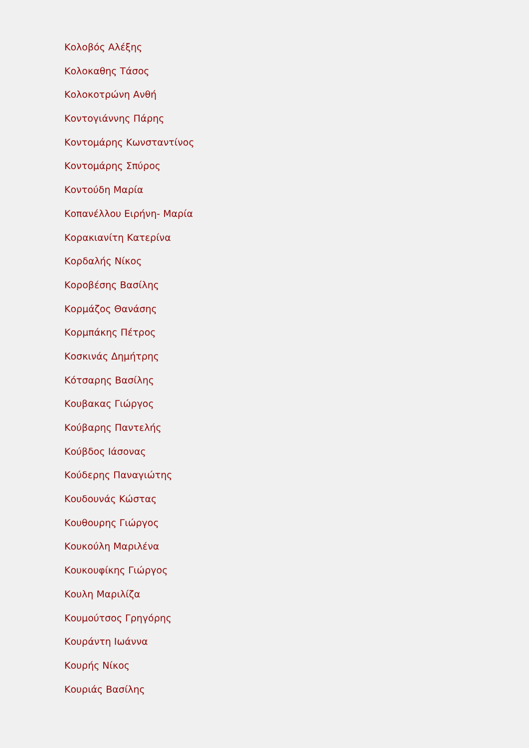Κολοβός Αλέξης
Κολοκαθης Τάσος
Κολοκοτρώνη Ανθή
Κοντογιάννης Πάρης
Κοντομάρης Κωνσταντίνος
Κοντομάρης Σπύρος
Κοντούδη Μαρία
Κοπανέλλου Ειρήνη- Μαρία
Κορακιανίτη Κατερίνα
Κορδαλής Νίκος
Κοροβέσης Βασίλης
Κορμάζος Θανάσης
Κορμπάκης Πέτρος
Κοσκινάς Δημήτρης
Κότσαρης Βασίλης
Κουβακας Γιώργος
Κούβαρης Παντελής
Κούβδος Ιάσονας
Κούδερης Παναγιώτης
Κουδουνάς Κώστας
Κουθουρης Γιώργος
Κουκούλη Μαριλένα
Κουκουφίκης Γιώργος
Κουλη Μαριλίζα
Κουμούτσος Γρηγόρης
Κουράντη Ιωάννα
Κουρής Νίκος
Κουριάς Βασίλης